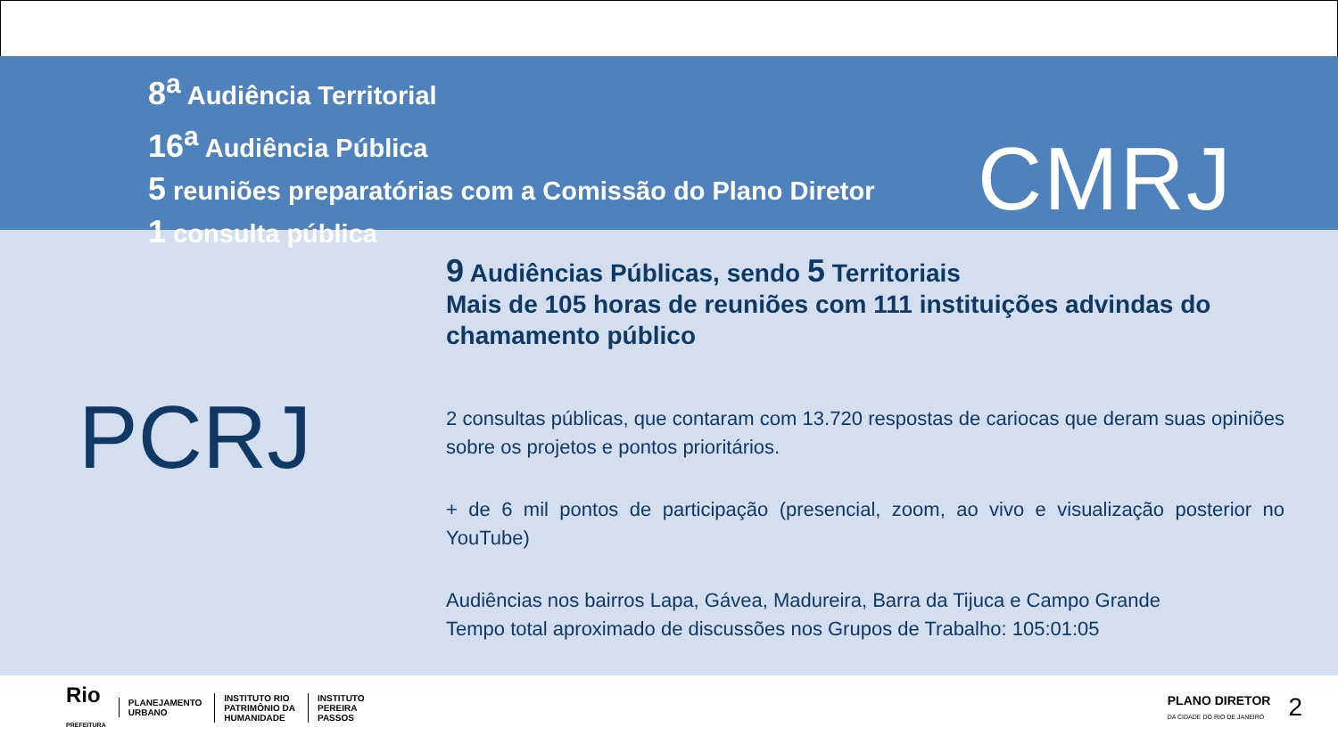8<sup>a</sup> Audiência Territorial
16<sup>a</sup> Audiência Pública
5 reuniões preparatórias com a Comissão do Plano Diretor
1 consulta pública
CMRJ
PCRJ
9 Audiências Públicas, sendo 5 Territoriais
Mais de 105 horas de reuniões com 111 instituições advindas do chamamento público
2 consultas públicas, que contaram com 13.720 respostas de cariocas que deram suas opiniões sobre os projetos e pontos prioritários.
+ de 6 mil pontos de participação (presencial, zoom, ao vivo e visualização posterior no YouTube)
Audiências nos bairros Lapa, Gávea, Madureira, Barra da Tijuca e Campo Grande
Tempo total aproximado de discussões nos Grupos de Trabalho: 105:01:05
Rio
PREFEITURA
PLANEJAMENTO
URBANO
INSTITUTO RIO
PATRIMÔNIO DA
HUMANIDADE
INSTITUTO
PEREIRA
PASSOS
PLANO DIRETOR
DA CIDADE DO RIO DE JANEIRO 2